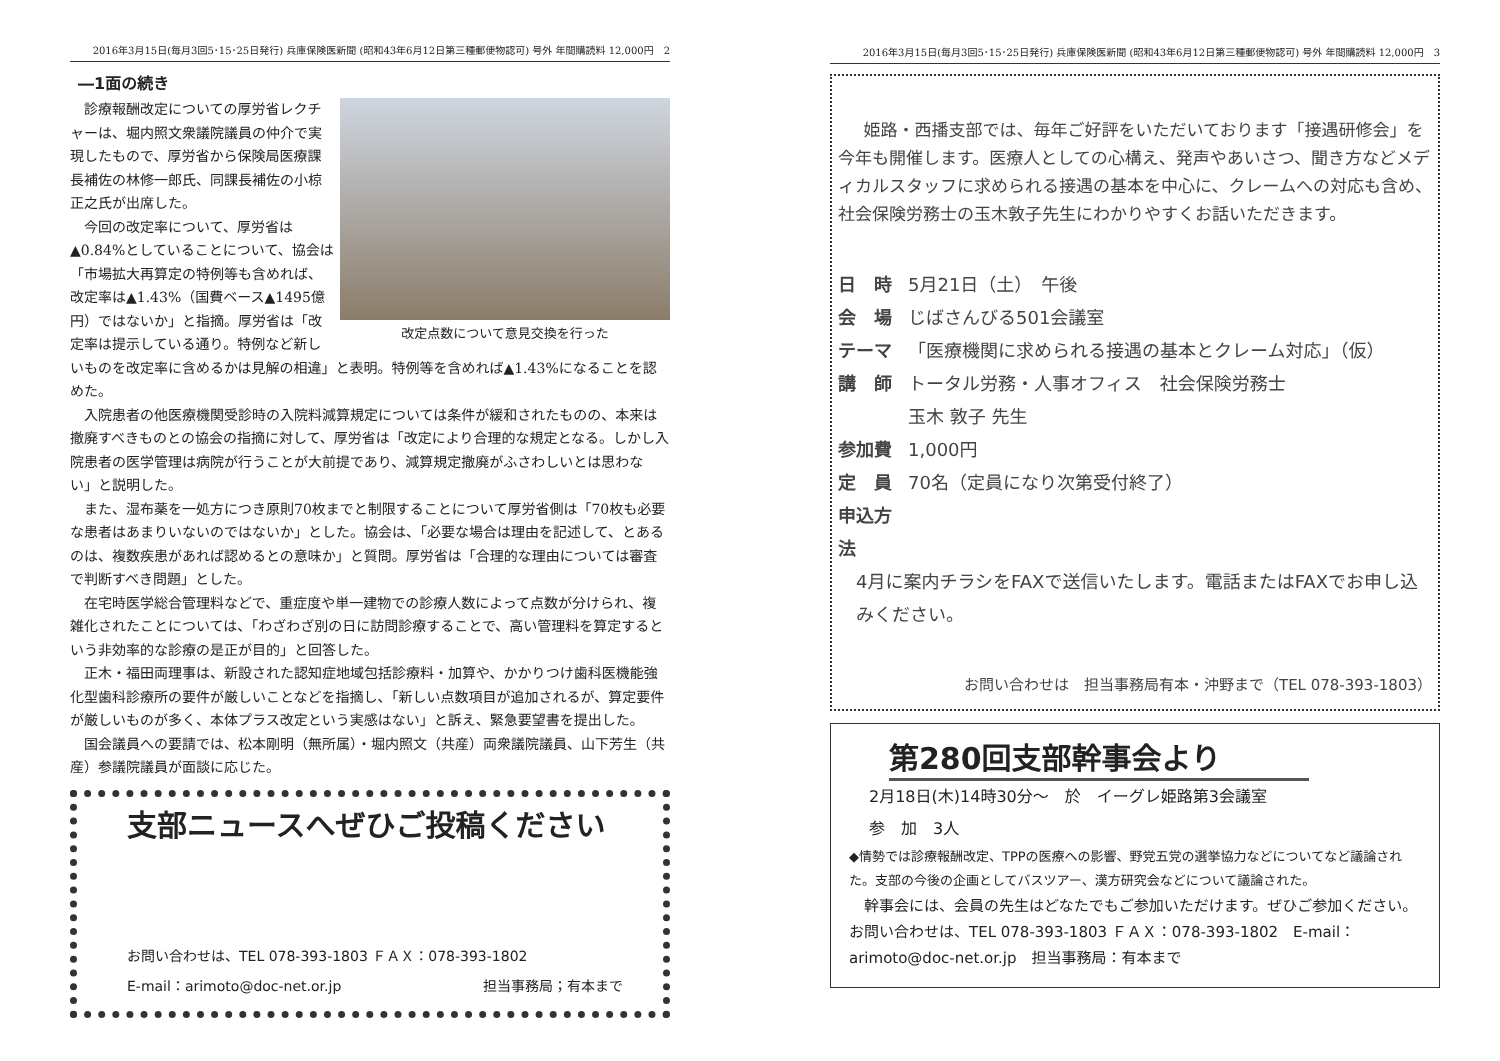2016年3月15日(毎月3回5･15･25日発行) 兵庫保険医新聞 (昭和43年6月12日第三種郵便物認可) 号外 年間購読料 12,000円　2
―1面の続き
改定点数について意見交換を行った
診療報酬改定についての厚労省レクチャーは、堀内照文衆議院議員の仲介で実現したもので、厚労省から保険局医療課長補佐の林修一郎氏、同課長補佐の小椋正之氏が出席した。
今回の改定率について、厚労省は▲0.84%としていることについて、協会は「市場拡大再算定の特例等も含めれば、改定率は▲1.43%（国費ベース▲1495億円）ではないか」と指摘。厚労省は「改定率は提示している通り。特例など新しいものを改定率に含めるかは見解の相違」と表明。特例等を含めれば▲1.43%になることを認めた。
入院患者の他医療機関受診時の入院料減算規定については条件が緩和されたものの、本来は撤廃すべきものとの協会の指摘に対して、厚労省は「改定により合理的な規定となる。しかし入院患者の医学管理は病院が行うことが大前提であり、減算規定撤廃がふさわしいとは思わない」と説明した。
また、湿布薬を一処方につき原則70枚までと制限することについて厚労省側は「70枚も必要な患者はあまりいないのではないか」とした。協会は、「必要な場合は理由を記述して、とあるのは、複数疾患があれば認めるとの意味か」と質問。厚労省は「合理的な理由については審査で判断すべき問題」とした。
在宅時医学総合管理料などで、重症度や単一建物での診療人数によって点数が分けられ、複雑化されたことについては、「わざわざ別の日に訪問診療することで、高い管理料を算定するという非効率的な診療の是正が目的」と回答した。
正木・福田両理事は、新設された認知症地域包括診療料・加算や、かかりつけ歯科医機能強化型歯科診療所の要件が厳しいことなどを指摘し、「新しい点数項目が追加されるが、算定要件が厳しいものが多く、本体プラス改定という実感はない」と訴え、緊急要望書を提出した。
国会議員への要請では、松本剛明（無所属）・堀内照文（共産）両衆議院議員、山下芳生（共産）参議院議員が面談に応じた。
支部ニュースへぜひご投稿ください
お問い合わせは、TEL 078-393-1803 ＦＡＸ：078-393-1802
E-mail：arimoto@doc-net.or.jp 担当事務局；有本まで
2016年3月15日(毎月3回5･15･25日発行) 兵庫保険医新聞 (昭和43年6月12日第三種郵便物認可) 号外 年間購読料 12,000円　3
姫路・西播支部では、毎年ご好評をいただいております「接遇研修会」を今年も開催します。医療人としての心構え、発声やあいさつ、聞き方などメディカルスタッフに求められる接遇の基本を中心に、クレームへの対応も含め、社会保険労務士の玉木敦子先生にわかりやすくお話いただきます。
日　時 5月21日（土）　午後
会　場 じばさんびる501会議室
テーマ 「医療機関に求められる接遇の基本とクレーム対応」（仮）
講　師 トータル労務・人事オフィス　社会保険労務士
玉木 敦子 先生
参加費 1,000円
定　員 70名（定員になり次第受付終了）
申込方法
4月に案内チラシをFAXで送信いたします。電話またはFAXでお申し込みください。
お問い合わせは　担当事務局有本・沖野まで（TEL 078-393-1803）
第280回支部幹事会より
2月18日(木)14時30分～　於　イーグレ姫路第3会議室
参　加　3人
◆情勢では診療報酬改定、TPPの医療への影響、野党五党の選挙協力などについてなど議論された。支部の今後の企画としてバスツアー、漢方研究会などについて議論された。
幹事会には、会員の先生はどなたでもご参加いただけます。ぜひご参加ください。　お問い合わせは、TEL 078-393-1803 ＦＡＸ：078-393-1802　E-mail：arimoto@doc-net.or.jp　担当事務局：有本まで